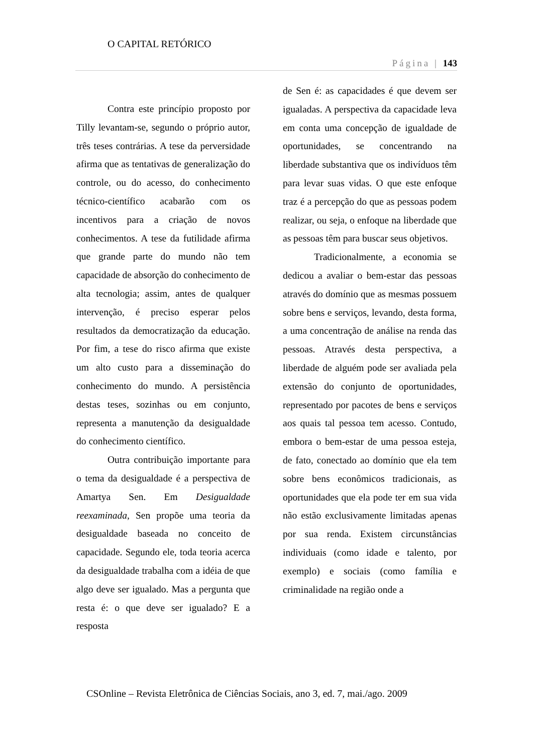O CAPITAL RETÓRICO
Página | 143
Contra este princípio proposto por Tilly levantam-se, segundo o próprio autor, três teses contrárias. A tese da perversidade afirma que as tentativas de generalização do controle, ou do acesso, do conhecimento técnico-científico acabarão com os incentivos para a criação de novos conhecimentos. A tese da futilidade afirma que grande parte do mundo não tem capacidade de absorção do conhecimento de alta tecnologia; assim, antes de qualquer intervenção, é preciso esperar pelos resultados da democratização da educação. Por fim, a tese do risco afirma que existe um alto custo para a disseminação do conhecimento do mundo. A persistência destas teses, sozinhas ou em conjunto, representa a manutenção da desigualdade do conhecimento científico.
Outra contribuição importante para o tema da desigualdade é a perspectiva de Amartya Sen. Em Desigualdade reexaminada, Sen propõe uma teoria da desigualdade baseada no conceito de capacidade. Segundo ele, toda teoria acerca da desigualdade trabalha com a idéia de que algo deve ser igualado. Mas a pergunta que resta é: o que deve ser igualado? E a resposta
de Sen é: as capacidades é que devem ser igualadas. A perspectiva da capacidade leva em conta uma concepção de igualdade de oportunidades, se concentrando na liberdade substantiva que os indivíduos têm para levar suas vidas. O que este enfoque traz é a percepção do que as pessoas podem realizar, ou seja, o enfoque na liberdade que as pessoas têm para buscar seus objetivos.
Tradicionalmente, a economia se dedicou a avaliar o bem-estar das pessoas através do domínio que as mesmas possuem sobre bens e serviços, levando, desta forma, a uma concentração de análise na renda das pessoas. Através desta perspectiva, a liberdade de alguém pode ser avaliada pela extensão do conjunto de oportunidades, representado por pacotes de bens e serviços aos quais tal pessoa tem acesso. Contudo, embora o bem-estar de uma pessoa esteja, de fato, conectado ao domínio que ela tem sobre bens econômicos tradicionais, as oportunidades que ela pode ter em sua vida não estão exclusivamente limitadas apenas por sua renda. Existem circunstâncias individuais (como idade e talento, por exemplo) e sociais (como família e criminalidade na região onde a
CSOnline – Revista Eletrônica de Ciências Sociais, ano 3, ed. 7, mai./ago. 2009